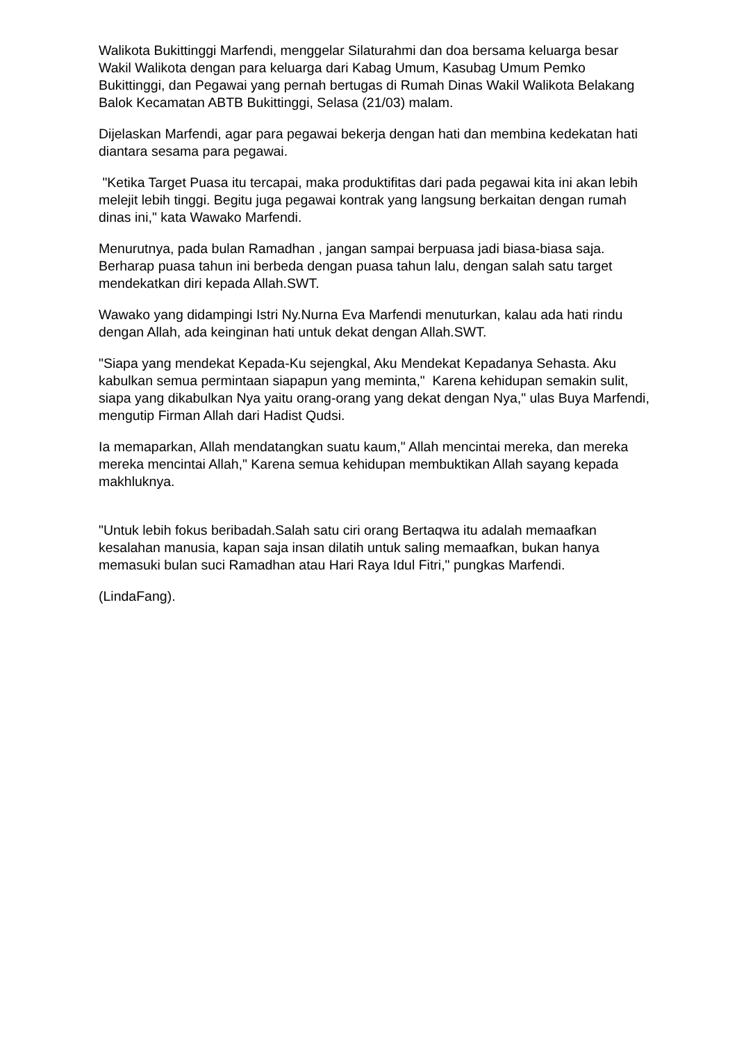Walikota Bukittinggi Marfendi, menggelar Silaturahmi dan doa bersama keluarga besar Wakil Walikota dengan para keluarga dari Kabag Umum, Kasubag Umum Pemko Bukittinggi, dan Pegawai yang pernah bertugas di Rumah Dinas Wakil Walikota Belakang Balok Kecamatan ABTB Bukittinggi, Selasa (21/03) malam.
Dijelaskan Marfendi, agar para pegawai bekerja dengan hati dan membina kedekatan hati diantara sesama para pegawai.
"Ketika Target Puasa itu tercapai, maka produktifitas dari pada pegawai kita ini akan lebih melejit lebih tinggi. Begitu juga pegawai kontrak yang langsung berkaitan dengan rumah dinas ini," kata Wawako Marfendi.
Menurutnya, pada bulan Ramadhan , jangan sampai berpuasa jadi biasa-biasa saja. Berharap puasa tahun ini berbeda dengan puasa tahun lalu, dengan salah satu target mendekatkan diri kepada Allah.SWT.
Wawako yang didampingi Istri Ny.Nurna Eva Marfendi menuturkan, kalau ada hati rindu dengan Allah, ada keinginan hati untuk dekat dengan Allah.SWT.
"Siapa yang mendekat Kepada-Ku sejengkal, Aku Mendekat Kepadanya Sehasta. Aku kabulkan semua permintaan siapapun yang meminta," Karena kehidupan semakin sulit, siapa yang dikabulkan Nya yaitu orang-orang yang dekat dengan Nya," ulas Buya Marfendi, mengutip Firman Allah dari Hadist Qudsi.
Ia memaparkan, Allah mendatangkan suatu kaum," Allah mencintai mereka, dan mereka mereka mencintai Allah," Karena semua kehidupan membuktikan Allah sayang kepada makhluknya.
"Untuk lebih fokus beribadah.Salah satu ciri orang Bertaqwa itu adalah memaafkan kesalahan manusia, kapan saja insan dilatih untuk saling memaafkan, bukan hanya memasuki bulan suci Ramadhan atau Hari Raya Idul Fitri," pungkas Marfendi.
(LindaFang).